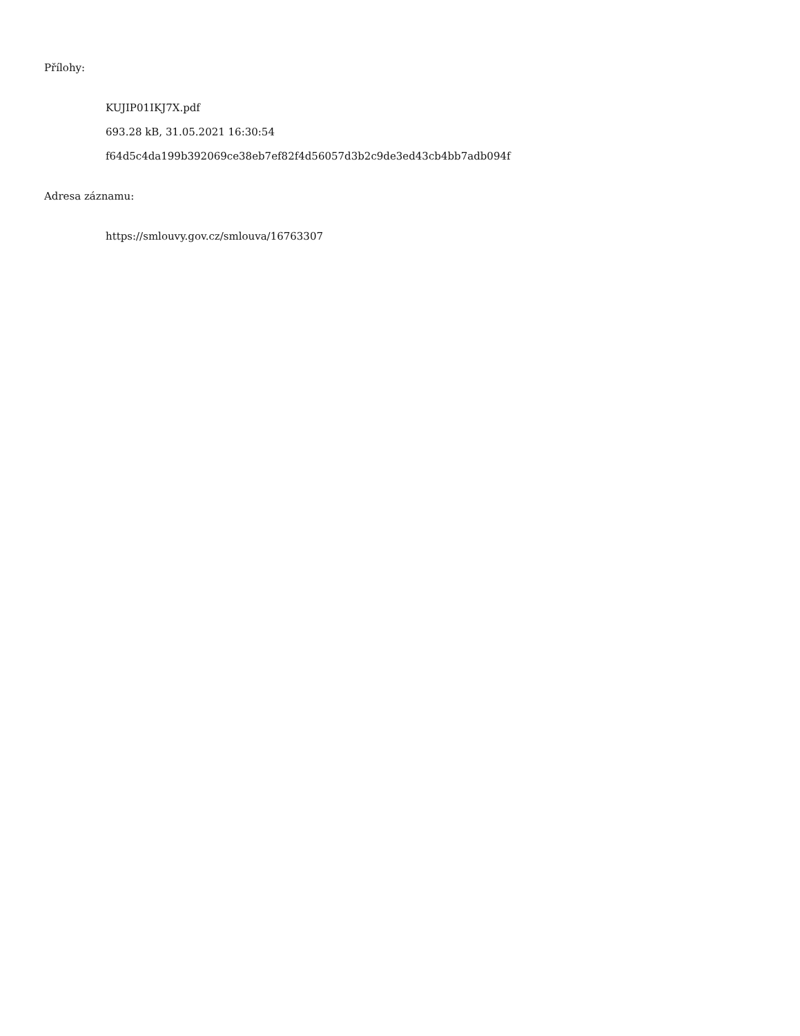Přílohy:
KUJIP01IKJ7X.pdf
693.28 kB, 31.05.2021 16:30:54
f64d5c4da199b392069ce38eb7ef82f4d56057d3b2c9de3ed43cb4bb7adb094f
Adresa záznamu:
https://smlouvy.gov.cz/smlouva/16763307